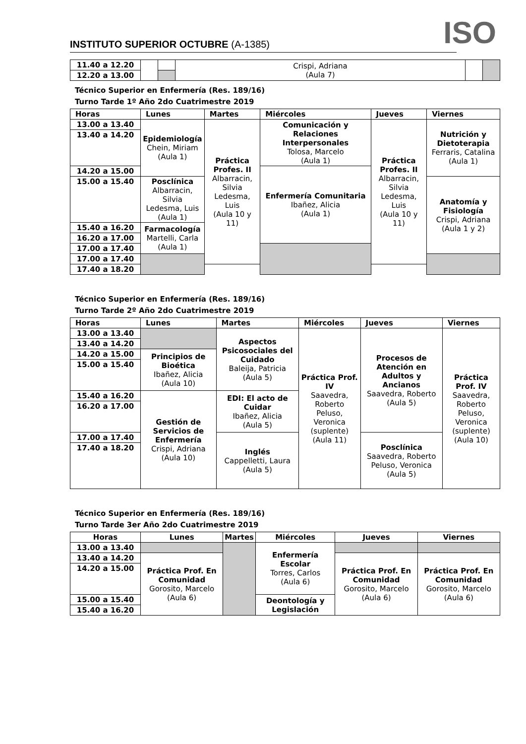INSTITUTO SUPERIOR OCTUBRE (A-1385)
ISO
| 11.40 a 12.20 | | | Crispi, Adriana (Aula 7) | | |
| 12.20 a 13.00 | | | | | |
Técnico Superior en Enfermería (Res. 189/16)
Turno Tarde 1º Año 2do Cuatrimestre 2019
| Horas | Lunes | Martes | Miércoles | Jueves | Viernes |
| --- | --- | --- | --- | --- | --- |
| 13.00 a 13.40 | Epidemiología Chein, Miriam (Aula 1) | Práctica Profes. II Albarracin, Silvia Ledesma, Luis (Aula 10 y 11) | Comunicación y Relaciones Interpersonales Tolosa, Marcelo (Aula 1) | Práctica Profes. II Albarracin, Silvia Ledesma, Luis (Aula 10 y 11) | Nutrición y Dietoterapia Ferraris, Catalina (Aula 1) |
| 13.40 a 14.20 | | | | | |
| 14.20 a 15.00 | | | Enfermería Comunitaria Ibañez, Alicia (Aula 1) | | |
| 15.00 a 15.40 | Posclínica Albarracin, Silvia Ledesma, Luis (Aula 1) | | | | Anatomía y Fisiología Crispi, Adriana (Aula 1 y 2) |
| 15.40 a 16.20 | Farmacología Martelli, Carla (Aula 1) | | | | |
| 16.20 a 17.00 | | | | | |
| 17.00 a 17.40 | | | | | |
| 17.00 a 17.40 | | | | | |
| 17.40 a 18.20 | | | | | |
Técnico Superior en Enfermería (Res. 189/16)
Turno Tarde 2º Año 2do Cuatrimestre 2019
| Horas | Lunes | Martes | Miércoles | Jueves | Viernes |
| --- | --- | --- | --- | --- | --- |
| 13.00 a 13.40 | | Aspectos Psicosociales del Cuidado Baleija, Patricia (Aula 5) | Práctica Prof. IV Saavedra, Roberto Peluso, Veronica (suplente) (Aula 11) | Procesos de Atención en Adultos y Ancianos Saavedra, Roberto (Aula 5) | Práctica Prof. IV Saavedra, Roberto Peluso, Veronica (suplente) (Aula 10) |
| 13.40 a 14.20 | | | | | |
| 14.20 a 15.00 | Principios de Bioética Ibañez, Alicia (Aula 10) | | | | |
| 15.00 a 15.40 | | | | | |
| 15.40 a 16.20 | Gestión de Servicios de Enfermería Crispi, Adriana (Aula 10) | EDI: El acto de Cuidar Ibañez, Alicia (Aula 5) | | | |
| 16.20 a 17.00 | | | | | |
| 17.00 a 17.40 | | Inglés Cappelletti, Laura (Aula 5) | | Posclínica Saavedra, Roberto Peluso, Veronica (Aula 5) | |
| 17.40 a 18.20 | | | | | |
Técnico Superior en Enfermería (Res. 189/16)
Turno Tarde 3er Año 2do Cuatrimestre 2019
| Horas | Lunes | Martes | Miércoles | Jueves | Viernes |
| 13.00 a 13.40 | | | Enfermería Escolar Torres, Carlos (Aula 6) | | |
| 13.40 a 14.20 | Práctica Prof. En Comunidad Gorosito, Marcelo (Aula 6) | | | Práctica Prof. En Comunidad Gorosito, Marcelo (Aula 6) | Práctica Prof. En Comunidad Gorosito, Marcelo (Aula 6) |
| 14.20 a 15.00 | | | | | |
| 15.00 a 15.40 | | | Deontología y Legislación | | |
| 15.40 a 16.20 | | | | | |